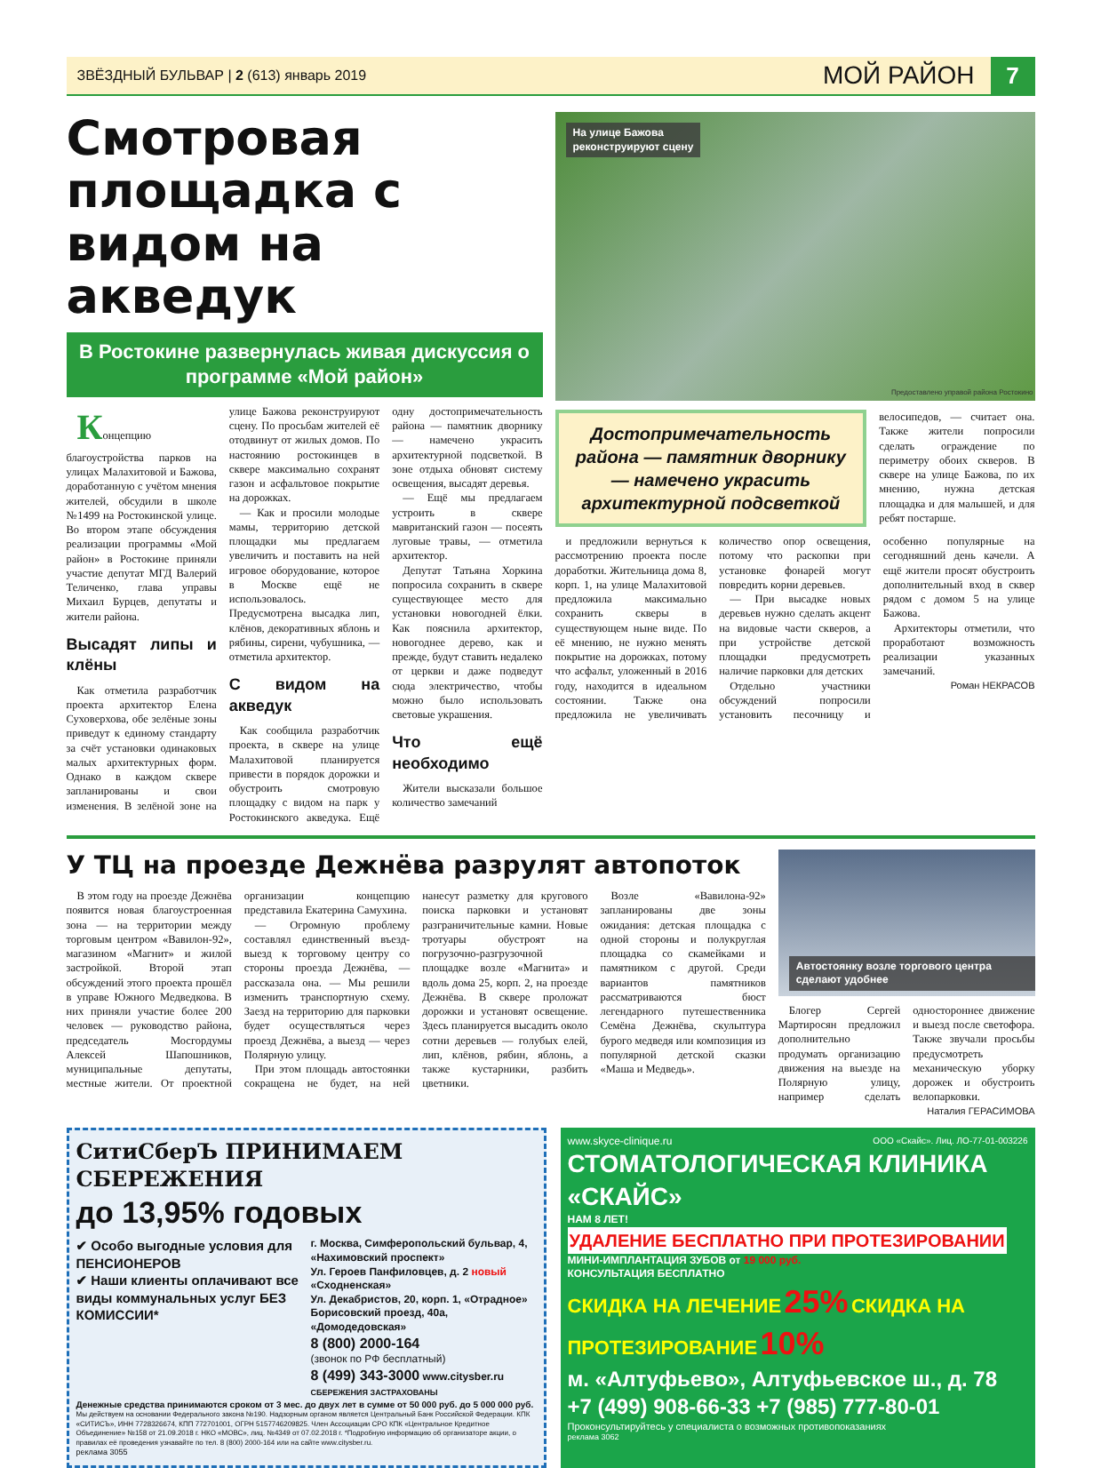ЗВЁЗДНЫЙ БУЛЬВАР | 2 (613) январь 2019
МОЙ РАЙОН
7
Смотровая площадка с видом на акведук
В Ростокине развернулась живая дискуссия о программе «Мой район»
Концепцию благоустройства парков на улицах Малахитовой и Бажова, доработанную с учётом мнения жителей, обсудили в школе №1499 на Ростокинской улице. Во втором этапе обсуждения реализации программы «Мой район» в Ростокине приняли участие депутат МГД Валерий Теличенко, глава управы Михаил Бурцев, депутаты и жители района.
Высадят липы и клёны
Как отметила разработчик проекта архитектор Елена Суховерхова, обе зелёные зоны приведут к единому стандарту за счёт установки одинаковых малых архитектурных форм. Однако в каждом сквере запланированы и свои изменения. В зелёной зоне на улице Бажова реконструируют сцену. По просьбам жителей её отодвинут от жилых домов. По настоянию ростокинцев в сквере максимально сохранят газон и асфальтовое покрытие на дорожках.
— Как и просили молодые мамы, территорию детской площадки мы предлагаем увеличить и поставить на ней игровое оборудование, которое в Москве ещё не использовалось. Предусмотрена высадка лип, клёнов, декоративных яблонь и рябины, сирени, чубушника, — отметила архитектор.
С видом на акведук
Как сообщила разработчик проекта, в сквере на улице Малахитовой планируется привести в порядок дорожки и обустроить смотровую площадку с видом на парк у Ростокинского акведука. Ещё одну достопримечательность района — памятник дворнику — намечено украсить архитектурной подсветкой. В зоне отдыха обновят систему освещения, высадят деревья.
— Ещё мы предлагаем устроить в сквере мавританский газон — посеять луговые травы, — отметила архитектор.
Депутат Татьяна Хоркина попросила сохранить в сквере существующее место для установки новогодней ёлки. Как пояснила архитектор, новогоднее дерево, как и прежде, будут ставить недалеко от церкви и даже подведут сюда электричество, чтобы можно было использовать световые украшения.
Что ещё необходимо
Жители высказали большое количество замечаний
На улице Бажова
реконструируют сцену
Предоставлено управой района Ростокино
Достопримечательность района — памятник дворнику — намечено украсить архитектурной подсветкой
велосипедов, — считает она. Также жители попросили сделать ограждение по периметру обоих скверов. В сквере на улице Бажова, по их мнению, нужна детская площадка и для малышей, и для ребят постарше.
и предложили вернуться к рассмотрению проекта после доработки. Жительница дома 8, корп. 1, на улице Малахитовой предложила максимально сохранить скверы в существующем ныне виде. По её мнению, не нужно менять покрытие на дорожках, потому что асфальт, уложенный в 2016 году, находится в идеальном состоянии. Также она предложила не увеличивать количество опор освещения, потому что раскопки при установке фонарей могут повредить корни деревьев.
— При высадке новых деревьев нужно сделать акцент на видовые части скверов, а при устройстве детской площадки предусмотреть наличие парковки для детских
Отдельно участники обсуждений попросили установить песочницу и особенно популярные на сегодняшний день качели. А ещё жители просят обустроить дополнительный вход в сквер рядом с домом 5 на улице Бажова.
Архитекторы отметили, что проработают возможность реализации указанных замечаний.
Роман НЕКРАСОВ
У ТЦ на проезде Дежнёва разрулят автопоток
В этом году на проезде Дежнёва появится новая благоустроенная зона — на территории между торговым центром «Вавилон-92», магазином «Магнит» и жилой застройкой. Второй этап обсуждений этого проекта прошёл в управе Южного Медведкова. В них приняли участие более 200 человек — руководство района, председатель Мосгордумы Алексей Шапошников, муниципальные депутаты, местные жители. От проектной организации концепцию представила Екатерина Самухина.
— Огромную проблему составлял единственный въезд-выезд к торговому центру со стороны проезда Дежнёва, — рассказала она. — Мы решили изменить транспортную схему. Заезд на территорию для парковки будет осуществляться через проезд Дежнёва, а выезд — через Полярную улицу.
При этом площадь автостоянки сокращена не будет, на ней нанесут разметку для кругового поиска парковки и установят разграничительные камни. Новые тротуары обустроят на погрузочно-разгрузочной площадке возле «Магнита» и вдоль дома 25, корп. 2, на проезде Дежнёва. В сквере проложат дорожки и установят освещение. Здесь планируется высадить около сотни деревьев — голубых елей, лип, клёнов, рябин, яблонь, а также кустарники, разбить цветники.
Возле «Вавилона-92» запланированы две зоны ожидания: детская площадка с одной стороны и полукруглая площадка со скамейками и памятником с другой. Среди вариантов памятников рассматриваются бюст легендарного путешественника Семёна Дежнёва, скульптура бурого медведя или композиция из популярной детской сказки «Маша и Медведь».
Автостоянку возле торгового центра сделают удобнее
Блогер Сергей Мартиросян предложил дополнительно продумать организацию движения на выезде на Полярную улицу, например сделать одностороннее движение и выезд после светофора. Также звучали просьбы предусмотреть механическую уборку дорожек и обустроить велопарковки.
Наталия ГЕРАСИМОВА
СитиСберЪ ПРИНИМАЕМ СБЕРЕЖЕНИЯ
до 13,95% годовых
✔ Особо выгодные условия для ПЕНСИОНЕРОВ
✔ Наши клиенты оплачивают все виды коммунальных услуг БЕЗ КОМИССИИ*
г. Москва, Симферопольский бульвар, 4, «Нахимовский проспект»
Ул. Героев Панфиловцев, д. 2 новый «Сходненская»
Ул. Декабристов, 20, корп. 1, «Отрадное»
Борисовский проезд, 40а, «Домодедовская»
8 (800) 2000-164
(звонок по РФ бесплатный)
8 (499) 343-3000 www.citysber.ru
СБЕРЕЖЕНИЯ ЗАСТРАХОВАНЫ
Денежные средства принимаются сроком от 3 мес. до двух лет в сумме от 50 000 руб. до 5 000 000 руб.
Мы действуем на основании Федерального закона №190. Надзорным органом является Центральный Банк Российской Федерации. КПК «СИТИСЪ», ИНН 7728326674, КПП 772701001, ОГРН 5157746209825. Член Ассоциации СРО КПК «Центральное Кредитное Объединение» №158 от 21.09.2018 г. НКО «МОВС», лиц. №4349 от 07.02.2018 г. *Подробную информацию об организаторе акции, о правилах её проведения узнавайте по тел. 8 (800) 2000-164 или на сайте www.citysber.ru.
реклама 3055
www.skyce-clinique.ru ООО «Скайс». Лиц. ЛО-77-01-003226
СТОМАТОЛОГИЧЕСКАЯ КЛИНИКА «СКАЙС»
НАМ 8 ЛЕТ!
УДАЛЕНИЕ БЕСПЛАТНО ПРИ ПРОТЕЗИРОВАНИИ
МИНИ-ИМПЛАНТАЦИЯ ЗУБОВ от 19 000 руб.
КОНСУЛЬТАЦИЯ БЕСПЛАТНО
СКИДКА НА ЛЕЧЕНИЕ 25% СКИДКА НА ПРОТЕЗИРОВАНИЕ 10%
м. «Алтуфьево», Алтуфьевское ш., д. 78
+7 (499) 908-66-33 +7 (985) 777-80-01
Проконсультируйтесь у специалиста о возможных противопоказаниях
реклама 3062